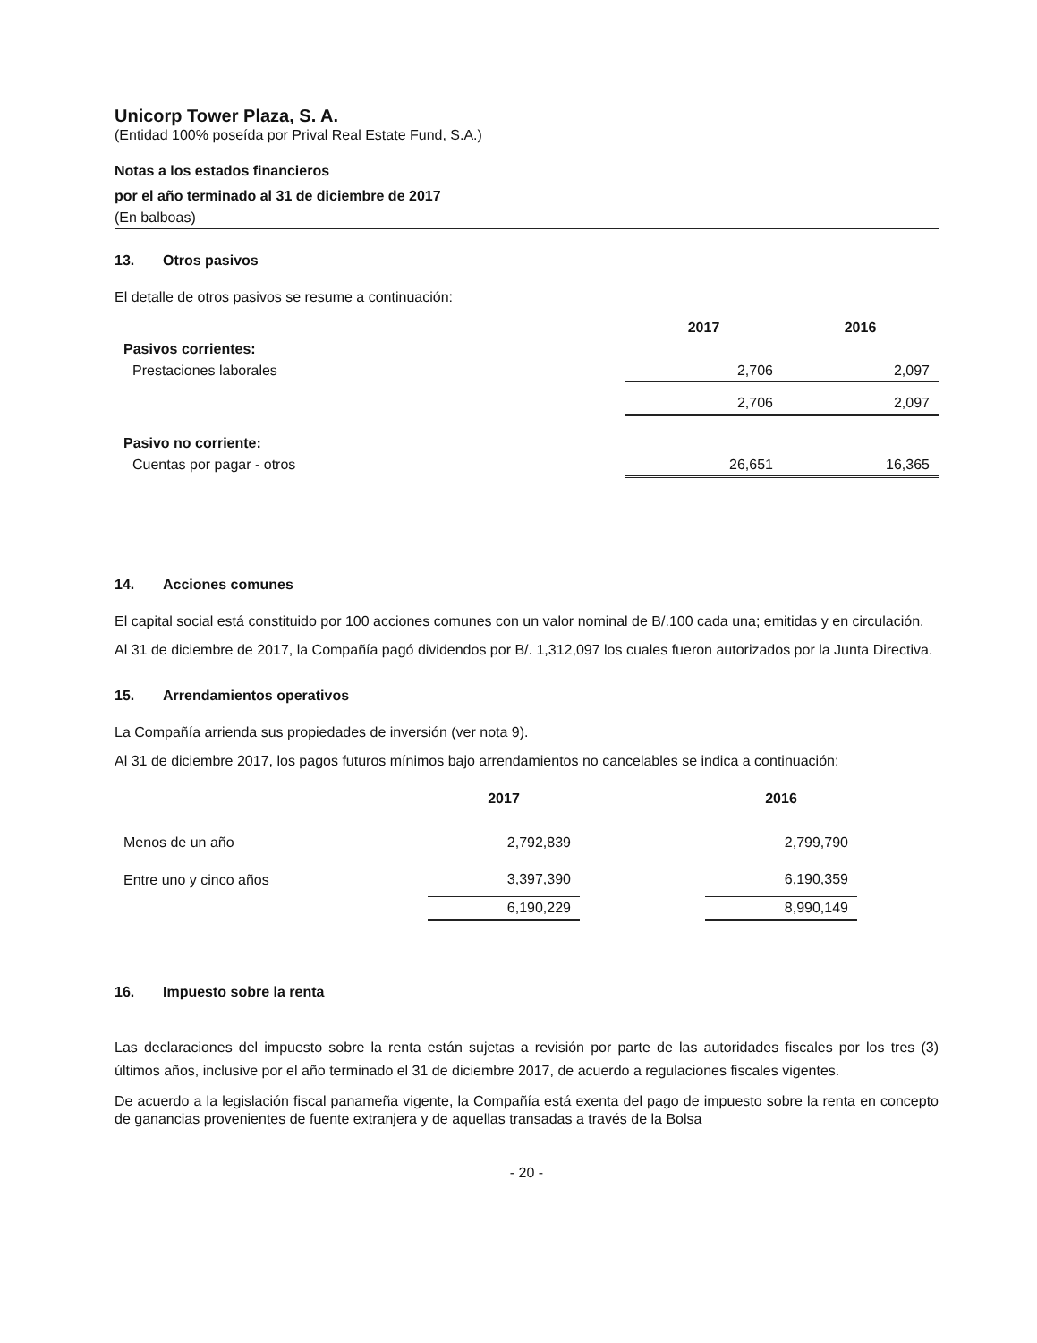Unicorp Tower Plaza, S. A.
(Entidad 100% poseída por Prival Real Estate Fund, S.A.)
Notas a los estados financieros
por el año terminado al 31 de diciembre de 2017
(En balboas)
13. Otros pasivos
El detalle de otros pasivos se resume a continuación:
| | 2017 | 2016 |
| --- | --- | --- |
| Pasivos corrientes: | | |
| Prestaciones laborales | 2,706 | 2,097 |
| | 2,706 | 2,097 |
| Pasivo no corriente: | | |
| Cuentas por pagar - otros | 26,651 | 16,365 |
14. Acciones comunes
El capital social está constituido por 100 acciones comunes con un valor nominal de B/.100 cada una; emitidas y en circulación.
Al 31 de diciembre de 2017, la Compañía pagó dividendos por B/. 1,312,097 los cuales fueron autorizados por la Junta Directiva.
15. Arrendamientos operativos
La Compañía arrienda sus propiedades de inversión (ver nota 9).
Al 31 de diciembre 2017, los pagos futuros mínimos bajo arrendamientos no cancelables se indica a continuación:
| | 2017 | | 2016 |
| --- | --- | --- | --- |
| Menos de un año | 2,792,839 | | 2,799,790 |
| Entre uno y cinco años | 3,397,390 | | 6,190,359 |
| | 6,190,229 | | 8,990,149 |
16. Impuesto sobre la renta
Las declaraciones del impuesto sobre la renta están sujetas a revisión por parte de las autoridades fiscales por los tres (3) últimos años, inclusive por el año terminado el 31 de diciembre 2017, de acuerdo a regulaciones fiscales vigentes.
De acuerdo a la legislación fiscal panameña vigente, la Compañía está exenta del pago de impuesto sobre la renta en concepto de ganancias provenientes de fuente extranjera y de aquellas transadas a través de la Bolsa
- 20 -